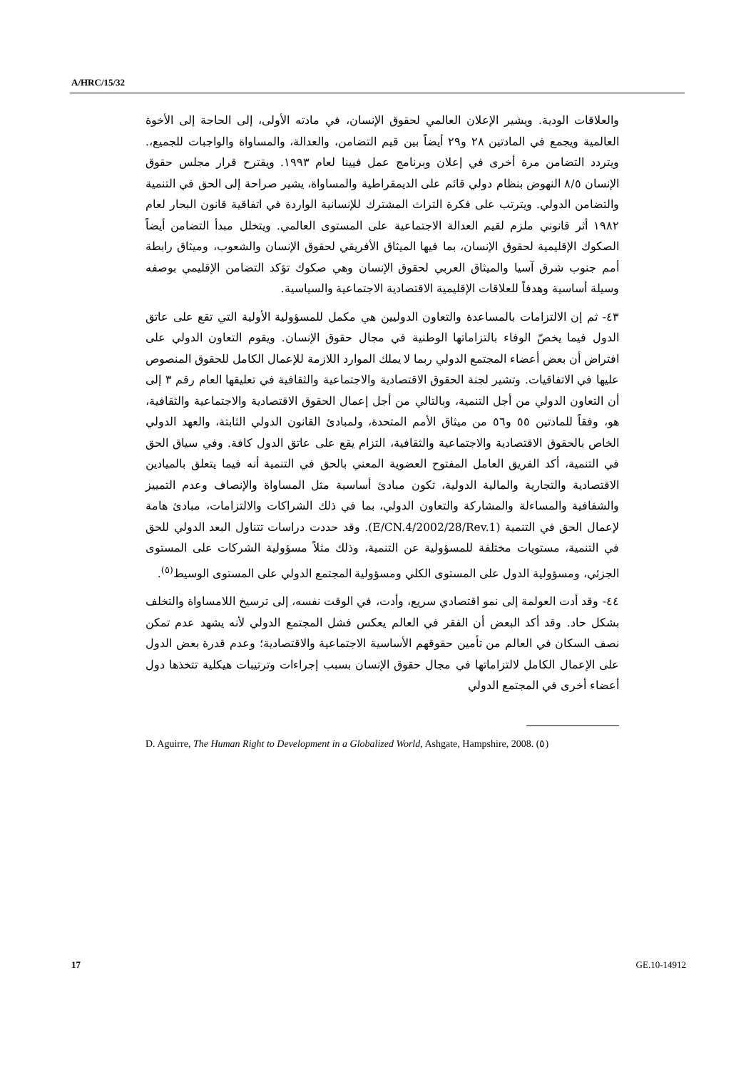A/HRC/15/32
والعلاقات الودية. ويشير الإعلان العالمي لحقوق الإنسان، في مادته الأولى، إلى الحاجة إلى الأخوة العالمية ويجمع في المادتين ٢٨ و٢٩ أيضاً بين قيم التضامن، والعدالة، والمساواة والواجبات للجميع،. ويتردد التضامن مرة أخرى في إعلان وبرنامج عمل فيينا لعام ١٩٩٣. ويقترح قرار مجلس حقوق الإنسان ٨/٥ النهوض بنظام دولي قائم على الديمقراطية والمساواة، يشير صراحة إلى الحق في التنمية والتضامن الدولي. ويترتب على فكرة التراث المشترك للإنسانية الواردة في اتفاقية قانون البحار لعام ١٩٨٢ أثر قانوني ملزم لقيم العدالة الاجتماعية على المستوى العالمي. ويتخلل مبدأ التضامن أيضاً الصكوك الإقليمية لحقوق الإنسان، بما فيها الميثاق الأفريقي لحقوق الإنسان والشعوب، وميثاق رابطة أمم جنوب شرق آسيا والميثاق العربي لحقوق الإنسان وهي صكوك تؤكد التضامن الإقليمي بوصفه وسيلة أساسية وهدفاً للعلاقات الإقليمية الاقتصادية الاجتماعية والسياسية.
٤٣- ثم إن الالتزامات بالمساعدة والتعاون الدوليين هي مكمل للمسؤولية الأولية التي تقع على عاتق الدول فيما يخصّ الوفاء بالتزاماتها الوطنية في مجال حقوق الإنسان. ويقوم التعاون الدولي على افتراض أن بعض أعضاء المجتمع الدولي ربما لا يملك الموارد اللازمة للإعمال الكامل للحقوق المنصوص عليها في الاتفاقيات. وتشير لجنة الحقوق الاقتصادية والاجتماعية والثقافية في تعليقها العام رقم ٣ إلى أن التعاون الدولي من أجل التنمية، وبالتالي من أجل إعمال الحقوق الاقتصادية والاجتماعية والثقافية، هو، وفقاً للمادتين ٥٥ و٥٦ من ميثاق الأمم المتحدة، ولمبادئ القانون الدولي الثابتة، والعهد الدولي الخاص بالحقوق الاقتصادية والاجتماعية والثقافية، التزام يقع على عاتق الدول كافة. وفي سياق الحق في التنمية، أكد الفريق العامل المفتوح العضوية المعني بالحق في التنمية أنه فيما يتعلق بالميادين الاقتصادية والتجارية والمالية الدولية، تكون مبادئ أساسية مثل المساواة والإنصاف وعدم التمييز والشفافية والمساءلة والمشاركة والتعاون الدولي، بما في ذلك الشراكات والالتزامات، مبادئ هامة لإعمال الحق في التنمية (E/CN.4/2002/28/Rev.1). وقد حددت دراسات تتناول البعد الدولي للحق في التنمية، مستويات مختلفة للمسؤولية عن التنمية، وذلك مثلاً مسؤولية الشركات على المستوى الجزئي، ومسؤولية الدول على المستوى الكلي ومسؤولية المجتمع الدولي على المستوى الوسيط<sup>(٥)</sup>.
٤٤- وقد أدت العولمة إلى نمو اقتصادي سريع، وأدت، في الوقت نفسه، إلى ترسيخ اللامساواة والتخلف بشكل حاد. وقد أكد البعض أن الفقر في العالم يعكس فشل المجتمع الدولي لأنه يشهد عدم تمكن نصف السكان في العالم من تأمين حقوقهم الأساسية الاجتماعية والاقتصادية؛ وعدم قدرة بعض الدول على الإعمال الكامل لالتزاماتها في مجال حقوق الإنسان بسبب إجراءات وترتيبات هيكلية تتخذها دول أعضاء أخرى في المجتمع الدولي
D. Aguirre, The Human Right to Development in a Globalized World, Ashgate, Hampshire, 2008. (٥)
17 GE.10-14912